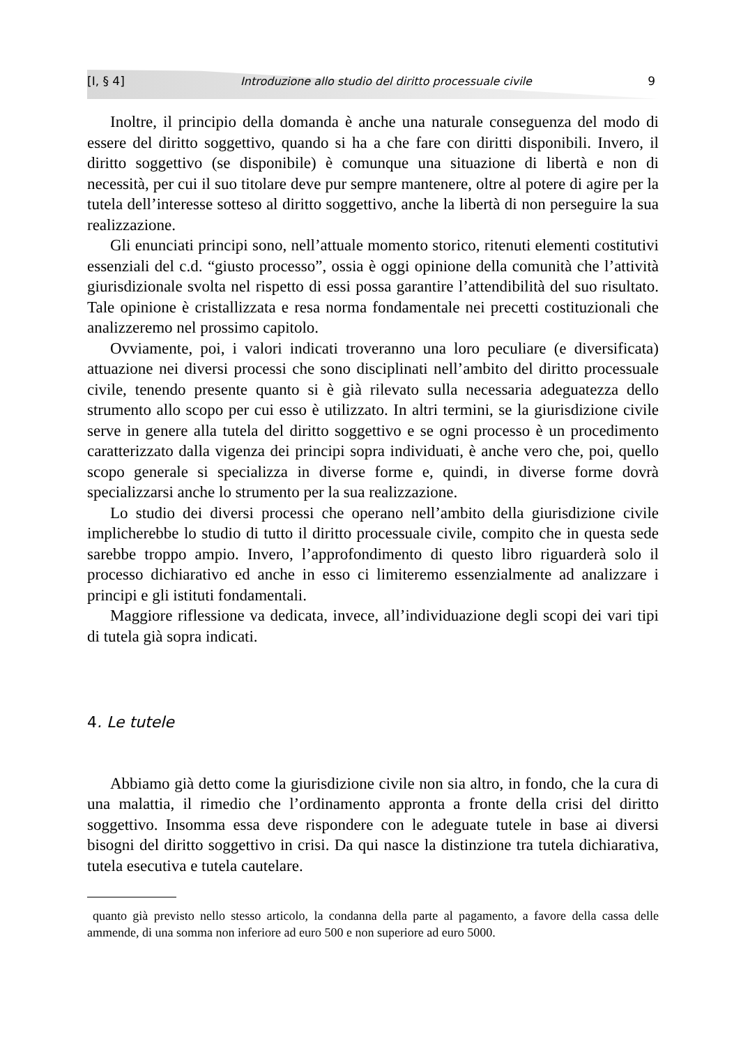[I, § 4] Introduzione allo studio del diritto processuale civile 9
Inoltre, il principio della domanda è anche una naturale conseguenza del modo di essere del diritto soggettivo, quando si ha a che fare con diritti disponibili. Invero, il diritto soggettivo (se disponibile) è comunque una situazione di libertà e non di necessità, per cui il suo titolare deve pur sempre mantenere, oltre al potere di agire per la tutela dell’interesse sotteso al diritto soggettivo, anche la libertà di non perseguire la sua realizzazione.
Gli enunciati principi sono, nell’attuale momento storico, ritenuti elementi costitutivi essenziali del c.d. “giusto processo”, ossia è oggi opinione della comunità che l’attività giurisdizionale svolta nel rispetto di essi possa garantire l’attendibilità del suo risultato. Tale opinione è cristallizzata e resa norma fondamentale nei precetti costituzionali che analizzeremo nel prossimo capitolo.
Ovviamente, poi, i valori indicati troveranno una loro peculiare (e diversificata) attuazione nei diversi processi che sono disciplinati nell’ambito del diritto processuale civile, tenendo presente quanto si è già rilevato sulla necessaria adeguatezza dello strumento allo scopo per cui esso è utilizzato. In altri termini, se la giurisdizione civile serve in genere alla tutela del diritto soggettivo e se ogni processo è un procedimento caratterizzato dalla vigenza dei principi sopra individuati, è anche vero che, poi, quello scopo generale si specializza in diverse forme e, quindi, in diverse forme dovrà specializzarsi anche lo strumento per la sua realizzazione.
Lo studio dei diversi processi che operano nell’ambito della giurisdizione civile implicherebbe lo studio di tutto il diritto processuale civile, compito che in questa sede sarebbe troppo ampio. Invero, l’approfondimento di questo libro riguarderà solo il processo dichiarativo ed anche in esso ci limiteremo essenzialmente ad analizzare i principi e gli istituti fondamentali.
Maggiore riflessione va dedicata, invece, all’individuazione degli scopi dei vari tipi di tutela già sopra indicati.
4. Le tutele
Abbiamo già detto come la giurisdizione civile non sia altro, in fondo, che la cura di una malattia, il rimedio che l’ordinamento approntа a fronte della crisi del diritto soggettivo. Insomma essa deve rispondere con le adeguate tutele in base ai diversi bisogni del diritto soggettivo in crisi. Da qui nasce la distinzione tra tutela dichiarativa, tutela esecutiva e tutela cautelare.
quanto già previsto nello stesso articolo, la condanna della parte al pagamento, a favore della cassa delle ammende, di una somma non inferiore ad euro 500 e non superiore ad euro 5000.